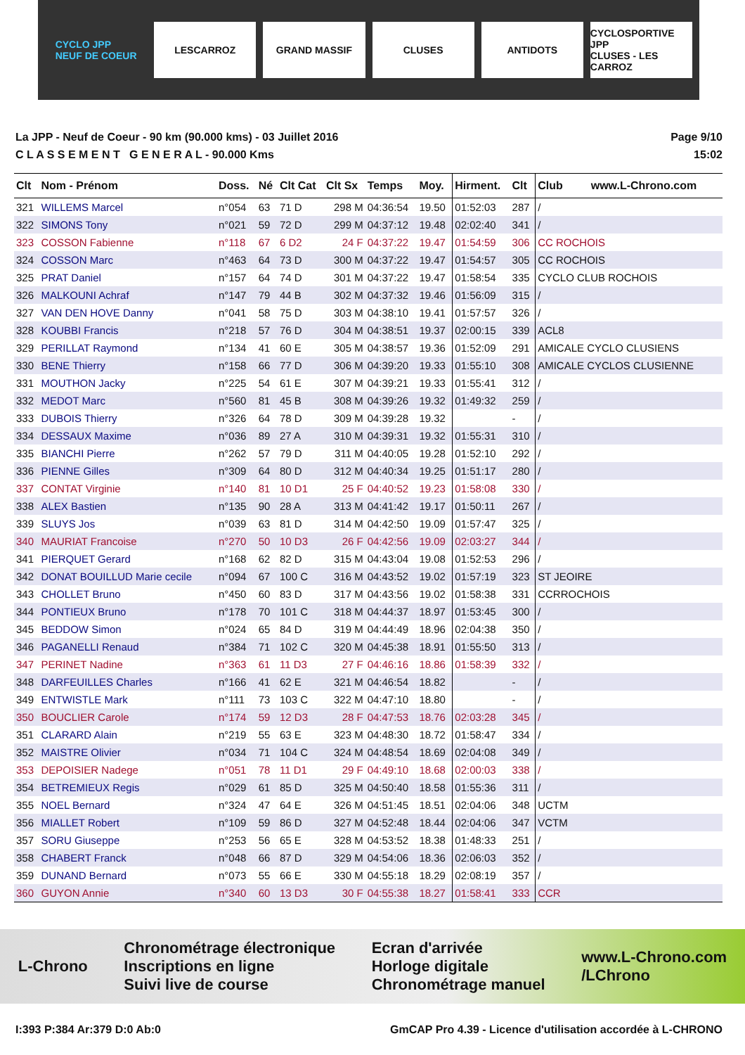CYCLO JPP
NEUF DE COEUR
LESCARROZ GRAND MASSIF CLUSES ANTIDOTS
CYCLOSPORTIVE JPP
CLUSES - LES CARROZ
La JPP - Neuf de Coeur - 90 km (90.000 kms) - 03 Juillet 2016
C L A S S E M E N T G E N E R A L - 90.000 Kms
Page 9/10
15:02
| Clt | Nom - Prénom | Doss. | Né | Clt Cat | Clt Sx | Temps | Moy. | Hirment. | Clt | Club www.L-Chrono.com |
| --- | --- | --- | --- | --- | --- | --- | --- | --- | --- | --- |
| 321 | WILLEMS Marcel | n°054 | 63 | 71 D | 298 M | 04:36:54 | 19.50 | 01:52:03 | 287 | / |
| 322 | SIMONS Tony | n°021 | 59 | 72 D | 299 M | 04:37:12 | 19.48 | 02:02:40 | 341 | / |
| 323 | COSSON Fabienne | n°118 | 67 | 6 D2 | 24 F | 04:37:22 | 19.47 | 01:54:59 | 306 | CC ROCHOIS |
| 324 | COSSON Marc | n°463 | 64 | 73 D | 300 M | 04:37:22 | 19.47 | 01:54:57 | 305 | CC ROCHOIS |
| 325 | PRAT Daniel | n°157 | 64 | 74 D | 301 M | 04:37:22 | 19.47 | 01:58:54 | 335 | CYCLO CLUB ROCHOIS |
| 326 | MALKOUNI Achraf | n°147 | 79 | 44 B | 302 M | 04:37:32 | 19.46 | 01:56:09 | 315 | / |
| 327 | VAN DEN HOVE Danny | n°041 | 58 | 75 D | 303 M | 04:38:10 | 19.41 | 01:57:57 | 326 | / |
| 328 | KOUBBI Francis | n°218 | 57 | 76 D | 304 M | 04:38:51 | 19.37 | 02:00:15 | 339 | ACL8 |
| 329 | PERILLAT Raymond | n°134 | 41 | 60 E | 305 M | 04:38:57 | 19.36 | 01:52:09 | 291 | AMICALE CYCLO CLUSIENS |
| 330 | BENE Thierry | n°158 | 66 | 77 D | 306 M | 04:39:20 | 19.33 | 01:55:10 | 308 | AMICALE CYCLOS CLUSIENNE |
| 331 | MOUTHON Jacky | n°225 | 54 | 61 E | 307 M | 04:39:21 | 19.33 | 01:55:41 | 312 | / |
| 332 | MEDOT Marc | n°560 | 81 | 45 B | 308 M | 04:39:26 | 19.32 | 01:49:32 | 259 | / |
| 333 | DUBOIS Thierry | n°326 | 64 | 78 D | 309 M | 04:39:28 | 19.32 | | - | / |
| 334 | DESSAUX Maxime | n°036 | 89 | 27 A | 310 M | 04:39:31 | 19.32 | 01:55:31 | 310 | / |
| 335 | BIANCHI Pierre | n°262 | 57 | 79 D | 311 M | 04:40:05 | 19.28 | 01:52:10 | 292 | / |
| 336 | PIENNE Gilles | n°309 | 64 | 80 D | 312 M | 04:40:34 | 19.25 | 01:51:17 | 280 | / |
| 337 | CONTAT Virginie | n°140 | 81 | 10 D1 | 25 F | 04:40:52 | 19.23 | 01:58:08 | 330 | / |
| 338 | ALEX Bastien | n°135 | 90 | 28 A | 313 M | 04:41:42 | 19.17 | 01:50:11 | 267 | / |
| 339 | SLUYS Jos | n°039 | 63 | 81 D | 314 M | 04:42:50 | 19.09 | 01:57:47 | 325 | / |
| 340 | MAURIAT Francoise | n°270 | 50 | 10 D3 | 26 F | 04:42:56 | 19.09 | 02:03:27 | 344 | / |
| 341 | PIERQUET Gerard | n°168 | 62 | 82 D | 315 M | 04:43:04 | 19.08 | 01:52:53 | 296 | / |
| 342 | DONAT BOUILLUD Marie cecile | n°094 | 67 | 100 C | 316 M | 04:43:52 | 19.02 | 01:57:19 | 323 | ST JEOIRE |
| 343 | CHOLLET Bruno | n°450 | 60 | 83 D | 317 M | 04:43:56 | 19.02 | 01:58:38 | 331 | CCRROCHOIS |
| 344 | PONTIEUX Bruno | n°178 | 70 | 101 C | 318 M | 04:44:37 | 18.97 | 01:53:45 | 300 | / |
| 345 | BEDDOW Simon | n°024 | 65 | 84 D | 319 M | 04:44:49 | 18.96 | 02:04:38 | 350 | / |
| 346 | PAGANELLI Renaud | n°384 | 71 | 102 C | 320 M | 04:45:38 | 18.91 | 01:55:50 | 313 | / |
| 347 | PERINET Nadine | n°363 | 61 | 11 D3 | 27 F | 04:46:16 | 18.86 | 01:58:39 | 332 | / |
| 348 | DARFEUILLES Charles | n°166 | 41 | 62 E | 321 M | 04:46:54 | 18.82 | | - | / |
| 349 | ENTWISTLE Mark | n°111 | 73 | 103 C | 322 M | 04:47:10 | 18.80 | | - | / |
| 350 | BOUCLIER Carole | n°174 | 59 | 12 D3 | 28 F | 04:47:53 | 18.76 | 02:03:28 | 345 | / |
| 351 | CLARARD Alain | n°219 | 55 | 63 E | 323 M | 04:48:30 | 18.72 | 01:58:47 | 334 | / |
| 352 | MAISTRE Olivier | n°034 | 71 | 104 C | 324 M | 04:48:54 | 18.69 | 02:04:08 | 349 | / |
| 353 | DEPOISIER Nadege | n°051 | 78 | 11 D1 | 29 F | 04:49:10 | 18.68 | 02:00:03 | 338 | / |
| 354 | BETREMIEUX Regis | n°029 | 61 | 85 D | 325 M | 04:50:40 | 18.58 | 01:55:36 | 311 | / |
| 355 | NOEL Bernard | n°324 | 47 | 64 E | 326 M | 04:51:45 | 18.51 | 02:04:06 | 348 | UCTM |
| 356 | MIALLET Robert | n°109 | 59 | 86 D | 327 M | 04:52:48 | 18.44 | 02:04:06 | 347 | VCTM |
| 357 | SORU Giuseppe | n°253 | 56 | 65 E | 328 M | 04:53:52 | 18.38 | 01:48:33 | 251 | / |
| 358 | CHABERT Franck | n°048 | 66 | 87 D | 329 M | 04:54:06 | 18.36 | 02:06:03 | 352 | / |
| 359 | DUNAND Bernard | n°073 | 55 | 66 E | 330 M | 04:55:18 | 18.29 | 02:08:19 | 357 | / |
| 360 | GUYON Annie | n°340 | 60 | 13 D3 | 30 F | 04:55:38 | 18.27 | 01:58:41 | 333 | CCR |
L-Chrono Chronométrage électronique
Inscriptions en ligne
Suivi live de course Ecran d'arrivée
Horloge digitale
Chronométrage manuel www.L-Chrono.com
/LChrono
I:393 P:384 Ar:379 D:0 Ab:0 GmCAP Pro 4.39 - Licence d'utilisation accordée à L-CHRONO